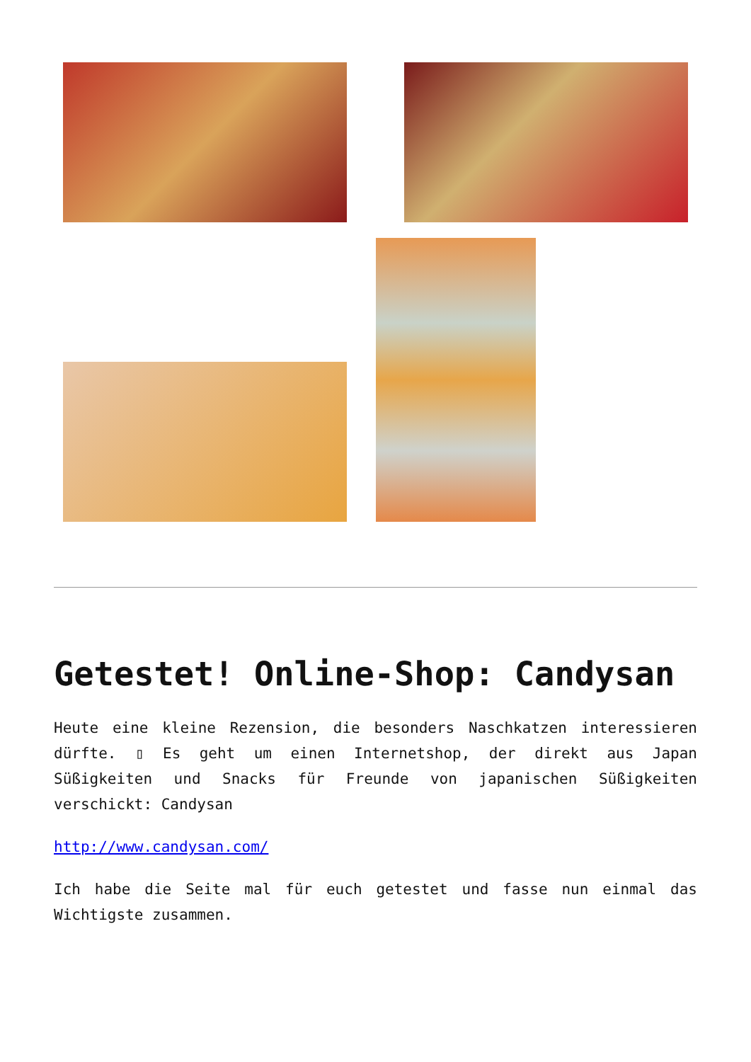Getestet! Online-Shop: Candysan
Heute eine kleine Rezension, die besonders Naschkatzen interessieren dürfte. ▯ Es geht um einen Internetshop, der direkt aus Japan Süßigkeiten und Snacks für Freunde von japanischen Süßigkeiten verschickt: Candysan
http://www.candysan.com/
Ich habe die Seite mal für euch getestet und fasse nun einmal das Wichtigste zusammen.